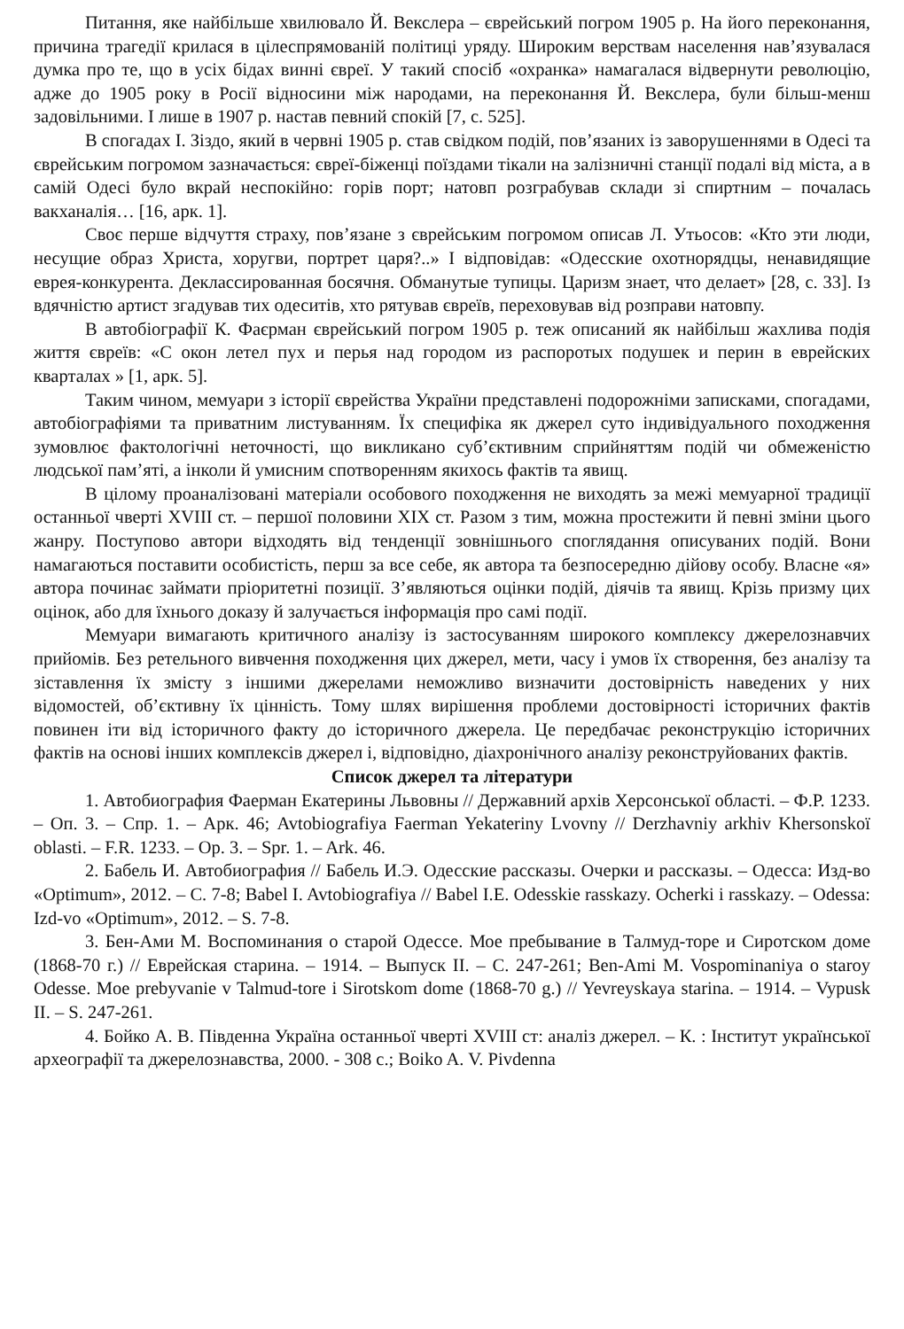Питання, яке найбільше хвилювало Й. Векслера – єврейський погром 1905 р. На його переконання, причина трагедії крилася в цілеспрямованій політиці уряду. Широким верствам населення нав’язувалася думка про те, що в усіх бідах винні євреї. У такий спосіб «охранка» намагалася відвернути революцію, адже до 1905 року в Росії відносини між народами, на переконання Й. Векслера, були більш-менш задовільними. І лише в 1907 р. настав певний спокій [7, с. 525].
В спогадах І. Зіздо, який в червні 1905 р. став свідком подій, пов’язаних із заворушеннями в Одесі та єврейським погромом зазначається: євреї-біженці поїздами тікали на залізничні станції подалі від міста, а в самій Одесі було вкрай неспокійно: горів порт; натовп розграбував склади зі спиртним – почалась вакханалія… [16, арк. 1].
Своє перше відчуття страху, пов’язане з єврейським погромом описав Л. Утьосов: «Кто эти люди, несущие образ Христа, хоругви, портрет царя?..» І відповідав: «Одесские охотнорядцы, ненавидящие еврея-конкурента. Деклассированная босячня. Обманутые тупицы. Царизм знает, что делает» [28, с. 33]. Із вдячністю артист згадував тих одеситів, хто рятував євреїв, переховував від розправи натовпу.
В автобіографії К. Фаєрман єврейський погром 1905 р. теж описаний як найбільш жахлива подія життя євреїв: «С окон летел пух и перья над городом из распоротых подушек и перин в еврейских кварталах » [1, арк. 5].
Таким чином, мемуари з історії єврейства України представлені подорожніми записками, спогадами, автобіографіями та приватним листуванням. Їх специфіка як джерел суто індивідуального походження зумовлює фактологічні неточності, що викликано суб’єктивним сприйняттям подій чи обмеженістю людської пам’яті, а інколи й умисним спотворенням якихось фактів та явищ.
В цілому проаналізовані матеріали особового походження не виходять за межі мемуарної традиції останньої чверті XVIII ст. – першої половини XIX ст. Разом з тим, можна простежити й певні зміни цього жанру. Поступово автори відходять від тенденції зовнішнього споглядання описуваних подій. Вони намагаються поставити особистість, перш за все себе, як автора та безпосередню дійову особу. Власне «я» автора починає займати пріоритетні позиції. З’являються оцінки подій, діячів та явищ. Крізь призму цих оцінок, або для їхнього доказу й залучається інформація про самі події.
Мемуари вимагають критичного аналізу із застосуванням широкого комплексу джерелознавчих прийомів. Без ретельного вивчення походження цих джерел, мети, часу і умов їх створення, без аналізу та зіставлення їх змісту з іншими джерелами неможливо визначити достовірність наведених у них відомостей, об’єктивну їх цінність. Тому шлях вирішення проблеми достовірності історичних фактів повинен іти від історичного факту до історичного джерела. Це передбачає реконструкцію історичних фактів на основі інших комплексів джерел і, відповідно, діахронічного аналізу реконструйованих фактів.
Список джерел та літератури
1. Автобиография Фаерман Екатерины Львовны // Державний архів Херсонської області. – Ф.Р. 1233. – Оп. 3. – Спр. 1. – Арк. 46; Avtobiografiya Faerman Yekateriny Lvovny // Derzhavniy arkhiv Khersonskoї oblasti. – F.R. 1233. – Op. 3. – Spr. 1. – Ark. 46.
2. Бабель И. Автобиография // Бабель И.Э. Одесские рассказы. Очерки и рассказы. – Одесса: Изд-во «Optimum», 2012. – С. 7-8; Babel I. Avtobiografiya // Babel I.E. Odesskie rasskazy. Ocherki i rasskazy. – Odessa: Izd-vo «Optimum», 2012. – S. 7-8.
3. Бен-Ами М. Воспоминания о старой Одессе. Мое пребывание в Талмуд-торе и Сиротском доме (1868-70 г.) // Еврейская старина. – 1914. – Выпуск II. – С. 247-261; Ben-Ami M. Vospominaniya o staroy Odesse. Moe prebyvanie v Talmud-tore i Sirotskom dome (1868-70 g.) // Yevreyskaya starina. – 1914. – Vypusk II. – S. 247-261.
4. Бойко А. В. Південна Україна останньої чверті XVIII ст: аналіз джерел. – К. : Інститут української археографії та джерелознавства, 2000. - 308 с.; Boiko A. V. Pivdenna